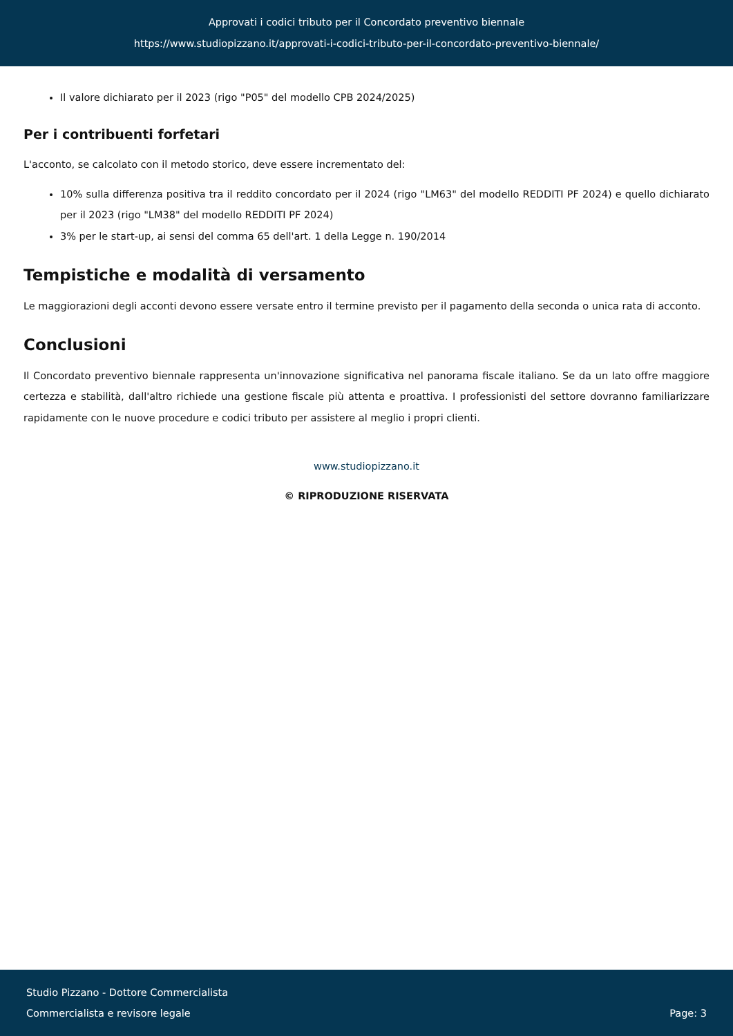Approvati i codici tributo per il Concordato preventivo biennale
https://www.studiopizzano.it/approvati-i-codici-tributo-per-il-concordato-preventivo-biennale/
Il valore dichiarato per il 2023 (rigo "P05" del modello CPB 2024/2025)
Per i contribuenti forfetari
L'acconto, se calcolato con il metodo storico, deve essere incrementato del:
10% sulla differenza positiva tra il reddito concordato per il 2024 (rigo "LM63" del modello REDDITI PF 2024) e quello dichiarato per il 2023 (rigo "LM38" del modello REDDITI PF 2024)
3% per le start-up, ai sensi del comma 65 dell'art. 1 della Legge n. 190/2014
Tempistiche e modalità di versamento
Le maggiorazioni degli acconti devono essere versate entro il termine previsto per il pagamento della seconda o unica rata di acconto.
Conclusioni
Il Concordato preventivo biennale rappresenta un'innovazione significativa nel panorama fiscale italiano. Se da un lato offre maggiore certezza e stabilità, dall'altro richiede una gestione fiscale più attenta e proattiva. I professionisti del settore dovranno familiarizzare rapidamente con le nuove procedure e codici tributo per assistere al meglio i propri clienti.
www.studiopizzano.it
© RIPRODUZIONE RISERVATA
Studio Pizzano - Dottore Commercialista
Commercialista e revisore legale
Page: 3